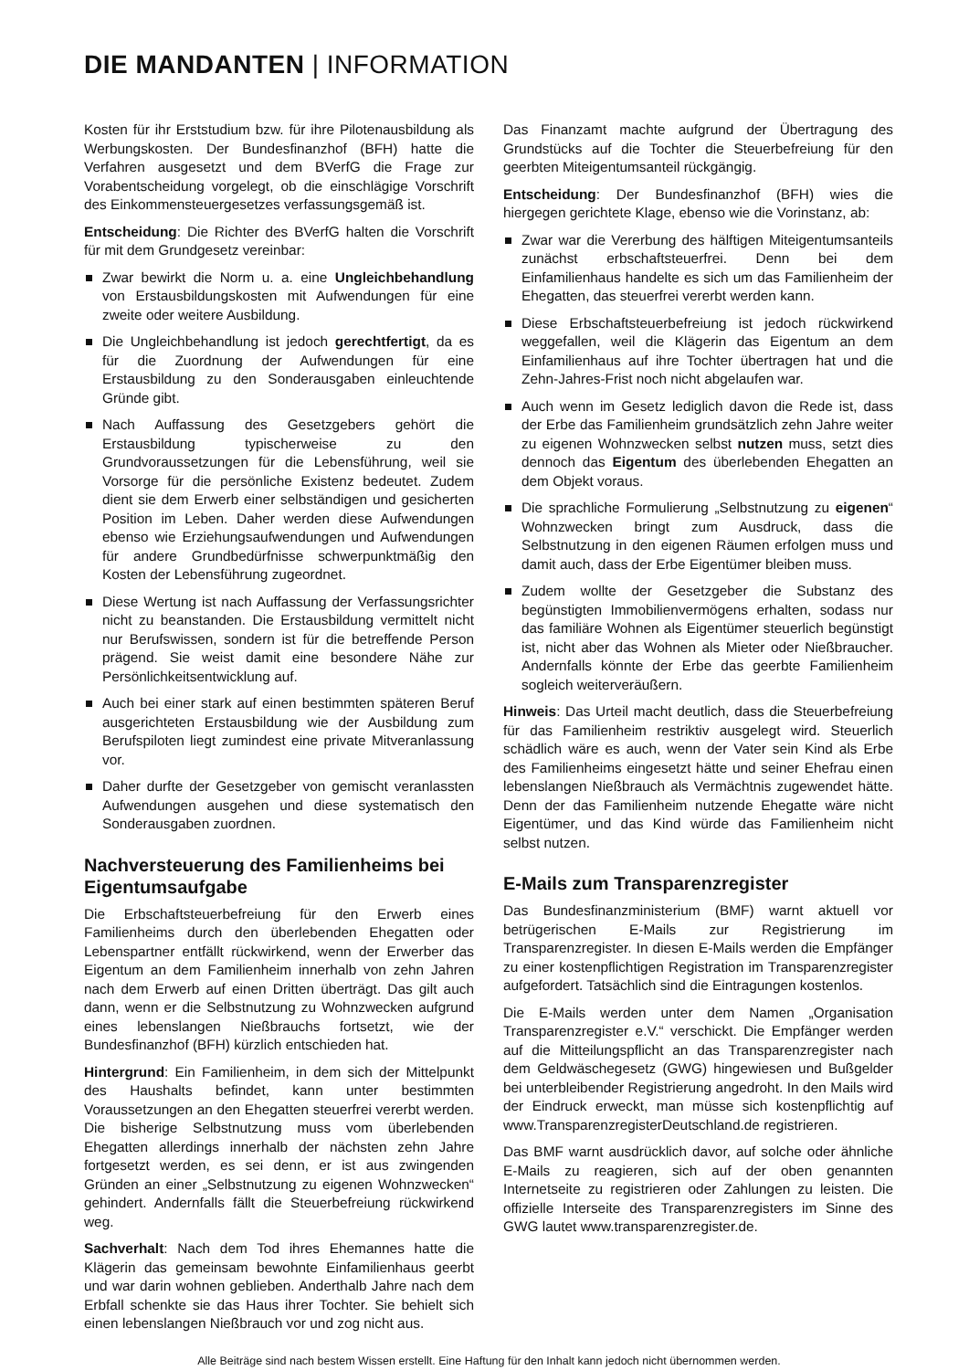DIE MANDANTEN | INFORMATION
Kosten für ihr Erststudium bzw. für ihre Pilotenausbildung als Werbungskosten. Der Bundesfinanzhof (BFH) hatte die Verfahren ausgesetzt und dem BVerfG die Frage zur Vorabentscheidung vorgelegt, ob die einschlägige Vorschrift des Einkommensteuergesetzes verfassungsgemäß ist.
Entscheidung: Die Richter des BVerfG halten die Vorschrift für mit dem Grundgesetz vereinbar:
Zwar bewirkt die Norm u. a. eine Ungleichbehandlung von Erstausbildungskosten mit Aufwendungen für eine zweite oder weitere Ausbildung.
Die Ungleichbehandlung ist jedoch gerechtfertigt, da es für die Zuordnung der Aufwendungen für eine Erstausbildung zu den Sonderausgaben einleuchtende Gründe gibt.
Nach Auffassung des Gesetzgebers gehört die Erstausbildung typischerweise zu den Grundvoraussetzungen für die Lebensführung, weil sie Vorsorge für die persönliche Existenz bedeutet. Zudem dient sie dem Erwerb einer selbständigen und gesicherten Position im Leben. Daher werden diese Aufwendungen ebenso wie Erziehungsaufwendungen und Aufwendungen für andere Grundbedürfnisse schwerpunktmäßig den Kosten der Lebensführung zugeordnet.
Diese Wertung ist nach Auffassung der Verfassungsrichter nicht zu beanstanden. Die Erstausbildung vermittelt nicht nur Berufswissen, sondern ist für die betreffende Person prägend. Sie weist damit eine besondere Nähe zur Persönlichkeitsentwicklung auf.
Auch bei einer stark auf einen bestimmten späteren Beruf ausgerichteten Erstausbildung wie der Ausbildung zum Berufspiloten liegt zumindest eine private Mitveranlassung vor.
Daher durfte der Gesetzgeber von gemischt veranlassten Aufwendungen ausgehen und diese systematisch den Sonderausgaben zuordnen.
Nachversteuerung des Familienheims bei Eigentumsaufgabe
Die Erbschaftsteuerbefreiung für den Erwerb eines Familienheims durch den überlebenden Ehegatten oder Lebenspartner entfällt rückwirkend, wenn der Erwerber das Eigentum an dem Familienheim innerhalb von zehn Jahren nach dem Erwerb auf einen Dritten überträgt. Das gilt auch dann, wenn er die Selbstnutzung zu Wohnzwecken aufgrund eines lebenslangen Nießbrauchs fortsetzt, wie der Bundesfinanzhof (BFH) kürzlich entschieden hat.
Hintergrund: Ein Familienheim, in dem sich der Mittelpunkt des Haushalts befindet, kann unter bestimmten Voraussetzungen an den Ehegatten steuerfrei vererbt werden. Die bisherige Selbstnutzung muss vom überlebenden Ehegatten allerdings innerhalb der nächsten zehn Jahre fortgesetzt werden, es sei denn, er ist aus zwingenden Gründen an einer „Selbstnutzung zu eigenen Wohnzwecken“ gehindert. Andernfalls fällt die Steuerbefreiung rückwirkend weg.
Sachverhalt: Nach dem Tod ihres Ehemannes hatte die Klägerin das gemeinsam bewohnte Einfamilienhaus geerbt und war darin wohnen geblieben. Anderthalb Jahre nach dem Erbfall schenkte sie das Haus ihrer Tochter. Sie behielt sich einen lebenslangen Nießbrauch vor und zog nicht aus.
Das Finanzamt machte aufgrund der Übertragung des Grundstücks auf die Tochter die Steuerbefreiung für den geerbten Miteigentumsanteil rückgängig.
Entscheidung: Der Bundesfinanzhof (BFH) wies die hiergegen gerichtete Klage, ebenso wie die Vorinstanz, ab:
Zwar war die Vererbung des hälftigen Miteigentumsanteils zunächst erbschaftsteuerfrei. Denn bei dem Einfamilienhaus handelte es sich um das Familienheim der Ehegatten, das steuerfrei vererbt werden kann.
Diese Erbschaftsteuerbefreiung ist jedoch rückwirkend weggefallen, weil die Klägerin das Eigentum an dem Einfamilienhaus auf ihre Tochter übertragen hat und die Zehn-Jahres-Frist noch nicht abgelaufen war.
Auch wenn im Gesetz lediglich davon die Rede ist, dass der Erbe das Familienheim grundsätzlich zehn Jahre weiter zu eigenen Wohnzwecken selbst nutzen muss, setzt dies dennoch das Eigentum des überlebenden Ehegatten an dem Objekt voraus.
Die sprachliche Formulierung „Selbstnutzung zu eigenen“ Wohnzwecken bringt zum Ausdruck, dass die Selbstnutzung in den eigenen Räumen erfolgen muss und damit auch, dass der Erbe Eigentümer bleiben muss.
Zudem wollte der Gesetzgeber die Substanz des begünstigten Immobilienvermögens erhalten, sodass nur das familiäre Wohnen als Eigentümer steuerlich begünstigt ist, nicht aber das Wohnen als Mieter oder Nießbraucher. Andernfalls könnte der Erbe das geerbte Familienheim sogleich weiterveräußern.
Hinweis: Das Urteil macht deutlich, dass die Steuerbefreiung für das Familienheim restriktiv ausgelegt wird. Steuerlich schädlich wäre es auch, wenn der Vater sein Kind als Erbe des Familienheims eingesetzt hätte und seiner Ehefrau einen lebenslangen Nießbrauch als Vermächtnis zugewendet hätte. Denn der das Familienheim nutzende Ehegatte wäre nicht Eigentümer, und das Kind würde das Familienheim nicht selbst nutzen.
E-Mails zum Transparenzregister
Das Bundesfinanzministerium (BMF) warnt aktuell vor betrügerischen E-Mails zur Registrierung im Transparenzregister. In diesen E-Mails werden die Empfänger zu einer kostenpflichtigen Registration im Transparenzregister aufgefordert. Tatsächlich sind die Eintragungen kostenlos.
Die E-Mails werden unter dem Namen „Organisation Transparenzregister e.V.“ verschickt. Die Empfänger werden auf die Mitteilungspflicht an das Transparenzregister nach dem Geldwäschegesetz (GWG) hingewiesen und Bußgelder bei unterbleibender Registrierung angedroht. In den Mails wird der Eindruck erweckt, man müsse sich kostenpflichtig auf www.TransparenzregisterDeutschland.de registrieren.
Das BMF warnt ausdrücklich davor, auf solche oder ähnliche E-Mails zu reagieren, sich auf der oben genannten Internetseite zu registrieren oder Zahlungen zu leisten. Die offizielle Interseite des Transparenzregisters im Sinne des GWG lautet www.transparenzregister.de.
Alle Beiträge sind nach bestem Wissen erstellt. Eine Haftung für den Inhalt kann jedoch nicht übernommen werden.